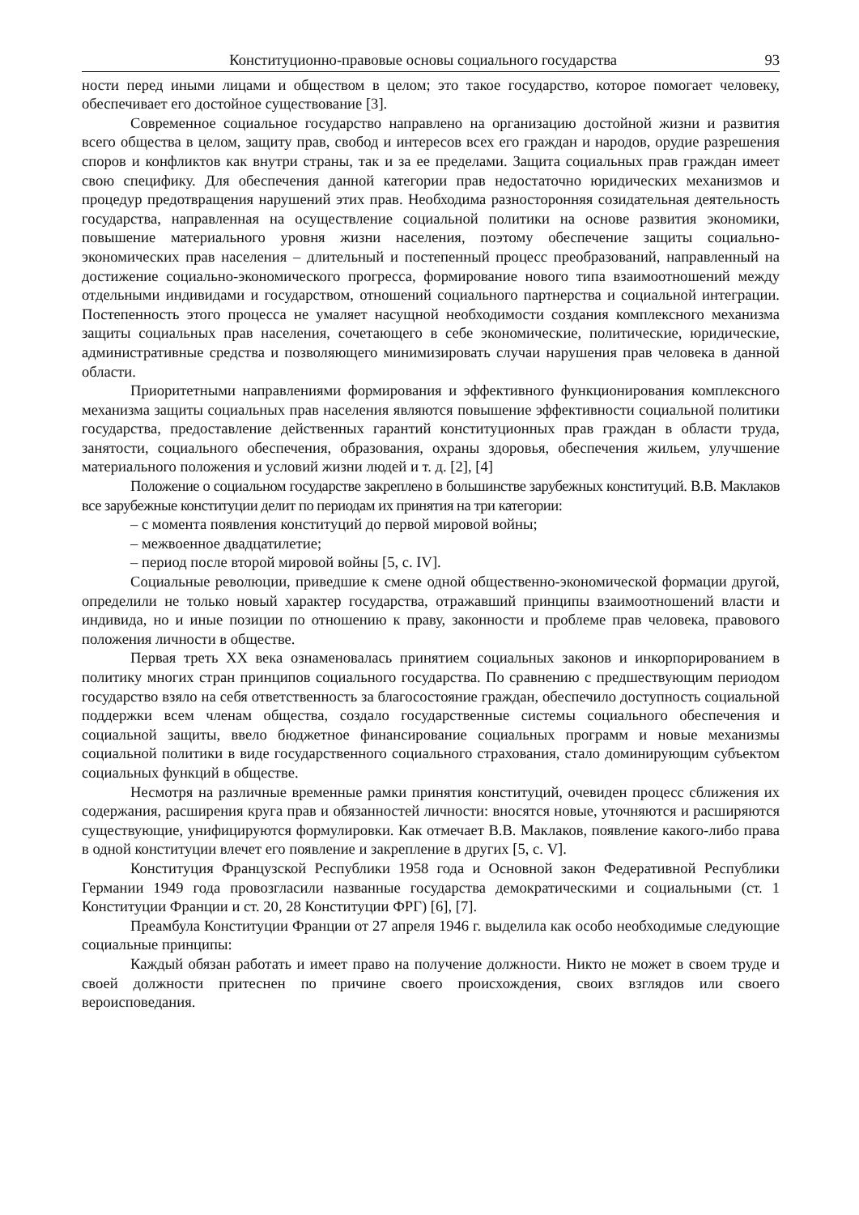Конституционно-правовые основы социального государства 93
ности перед иными лицами и обществом в целом; это такое государство, которое помогает человеку, обеспечивает его достойное существование [3].
Современное социальное государство направлено на организацию достойной жизни и развития всего общества в целом, защиту прав, свобод и интересов всех его граждан и народов, орудие разрешения споров и конфликтов как внутри страны, так и за ее пределами. Защита социальных прав граждан имеет свою специфику. Для обеспечения данной категории прав недостаточно юридических механизмов и процедур предотвращения нарушений этих прав. Необходима разносторонняя созидательная деятельность государства, направленная на осуществление социальной политики на основе развития экономики, повышение материального уровня жизни населения, поэтому обеспечение защиты социально-экономических прав населения – длительный и постепенный процесс преобразований, направленный на достижение социально-экономического прогресса, формирование нового типа взаимоотношений между отдельными индивидами и государством, отношений социального партнерства и социальной интеграции. Постепенность этого процесса не умаляет насущной необходимости создания комплексного механизма защиты социальных прав населения, сочетающего в себе экономические, политические, юридические, административные средства и позволяющего минимизировать случаи нарушения прав человека в данной области.
Приоритетными направлениями формирования и эффективного функционирования комплексного механизма защиты социальных прав населения являются повышение эффективности социальной политики государства, предоставление действенных гарантий конституционных прав граждан в области труда, занятости, социального обеспечения, образования, охраны здоровья, обеспечения жильем, улучшение материального положения и условий жизни людей и т. д. [2], [4]
Положение о социальном государстве закреплено в большинстве зарубежных конституций. В.В. Маклаков все зарубежные конституции делит по периодам их принятия на три категории:
– с момента появления конституций до первой мировой войны;
– межвоенное двадцатилетие;
– период после второй мировой войны [5, с. IV].
Социальные революции, приведшие к смене одной общественно-экономической формации другой, определили не только новый характер государства, отражавший принципы взаимоотношений власти и индивида, но и иные позиции по отношению к праву, законности и проблеме прав человека, правового положения личности в обществе.
Первая треть XX века ознаменовалась принятием социальных законов и инкорпорированием в политику многих стран принципов социального государства. По сравнению с предшествующим периодом государство взяло на себя ответственность за благосостояние граждан, обеспечило доступность социальной поддержки всем членам общества, создало государственные системы социального обеспечения и социальной защиты, ввело бюджетное финансирование социальных программ и новые механизмы социальной политики в виде государственного социального страхования, стало доминирующим субъектом социальных функций в обществе.
Несмотря на различные временные рамки принятия конституций, очевиден процесс сближения их содержания, расширения круга прав и обязанностей личности: вносятся новые, уточняются и расширяются существующие, унифицируются формулировки. Как отмечает В.В. Маклаков, появление какого-либо права в одной конституции влечет его появление и закрепление в других [5, с. V].
Конституция Французской Республики 1958 года и Основной закон Федеративной Республики Германии 1949 года провозгласили названные государства демократическими и социальными (ст. 1 Конституции Франции и ст. 20, 28 Конституции ФРГ) [6], [7].
Преамбула Конституции Франции от 27 апреля 1946 г. выделила как особо необходимые следующие социальные принципы:
Каждый обязан работать и имеет право на получение должности. Никто не может в своем труде и своей должности притеснен по причине своего происхождения, своих взглядов или своего вероисповедания.